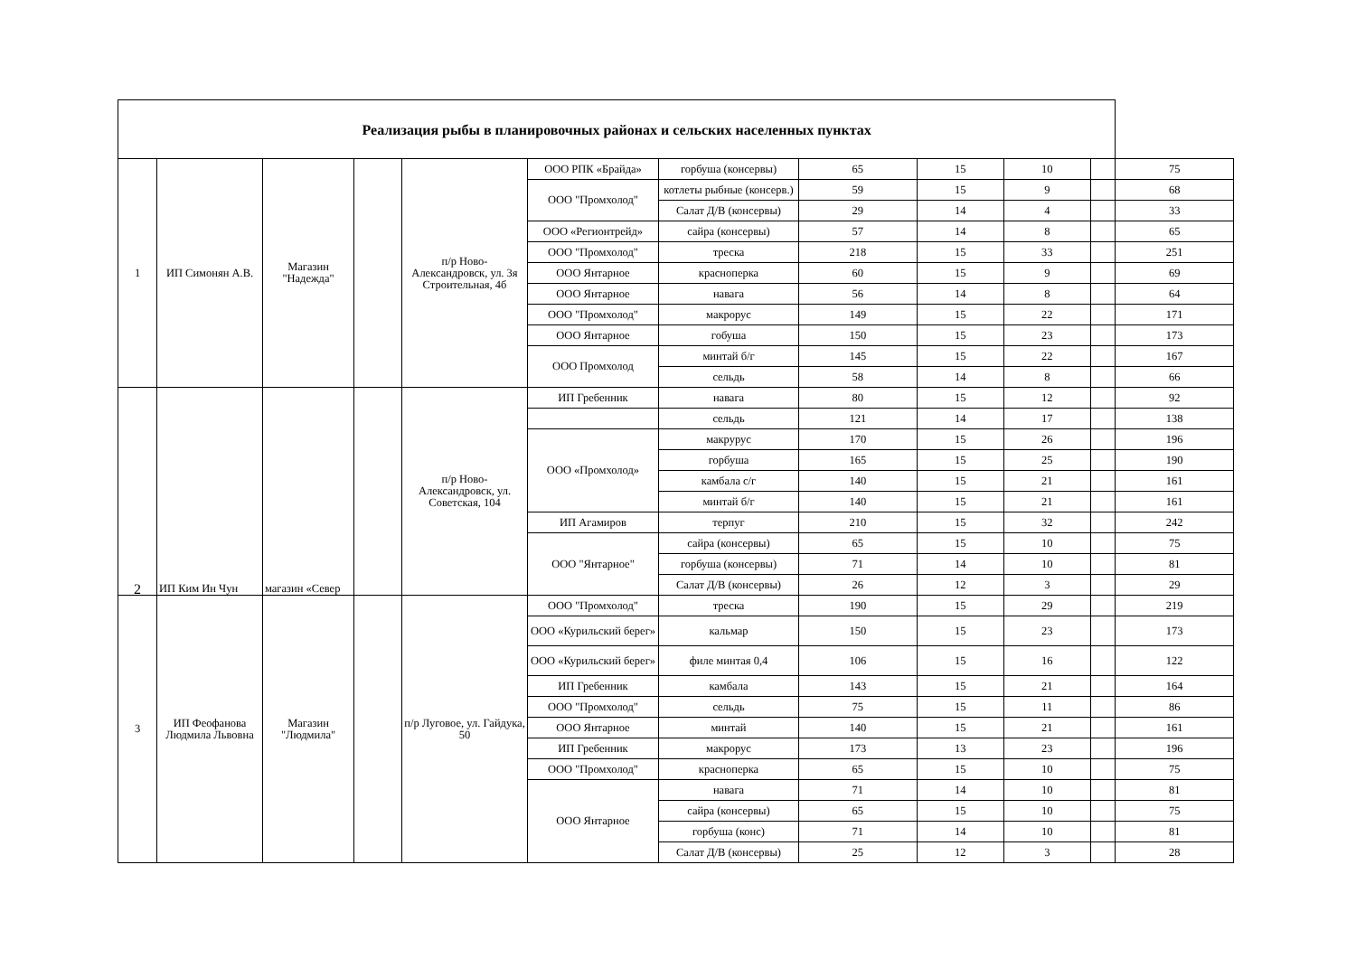| Реализация рыбы в планировочных районах и сельских населенных пунктах | | | | | | | | | | | |
| --- | --- | --- | --- | --- | --- | --- | --- | --- | --- | --- | --- |
| 1 | ИП Симонян А.В. | Магазин "Надежда" | | п/р Ново-Александровск, ул. 3я Строительная, 4б | ООО РПК «Брайда» | горбуша (консервы) | 65 | 15 | 10 | | 75 |
| | | | | | ООО "Промхолод" | котлеты рыбные (консерв.) | 59 | 15 | 9 | | 68 |
| | | | | | | Салат Д/В (консервы) | 29 | 14 | 4 | | 33 |
| | | | | | ООО «Регионтрейд» | сайра (консервы) | 57 | 14 | 8 | | 65 |
| | | | | | ООО "Промхолод" | треска | 218 | 15 | 33 | | 251 |
| | | | | | ООО Янтарное | красноперка | 60 | 15 | 9 | | 69 |
| | | | | | ООО Янтарное | навага | 56 | 14 | 8 | | 64 |
| | | | | | ООО "Промхолод" | макрорус | 149 | 15 | 22 | | 171 |
| | | | | | ООО Янтарное | гобуша | 150 | 15 | 23 | | 173 |
| | | | | | ООО Промхолод | минтай б/г | 145 | 15 | 22 | | 167 |
| | | | | | | сельдь | 58 | 14 | 8 | | 66 |
| 2 | ИП Ким Ин Чун | магазин «Север | | п/р Ново-Александровск, ул. Советская, 104 | ИП Гребенник | навага | 80 | 15 | 12 | | 92 |
| | | | | | | сельдь | 121 | 14 | 17 | | 138 |
| | | | | | ООО «Промхолод» | макрурус | 170 | 15 | 26 | | 196 |
| | | | | | | горбуша | 165 | 15 | 25 | | 190 |
| | | | | | | камбала с/г | 140 | 15 | 21 | | 161 |
| | | | | | | минтай б/г | 140 | 15 | 21 | | 161 |
| | | | | | ИП Агамиров | терпуг | 210 | 15 | 32 | | 242 |
| | | | | | ООО "Янтарное" | сайра (консервы) | 65 | 15 | 10 | | 75 |
| | | | | | | горбуша (консервы) | 71 | 14 | 10 | | 81 |
| | | | | | | Салат Д/В (консервы) | 26 | 12 | 3 | | 29 |
| 3 | ИП Феофанова Людмила Львовна | Магазин "Людмила" | | п/р Луговое, ул. Гайдука, 50 | ООО "Промхолод" | треска | 190 | 15 | 29 | | 219 |
| | | | | | ООО «Курильский берег» | кальмар | 150 | 15 | 23 | | 173 |
| | | | | | ООО «Курильский берег» | филе минтая 0,4 | 106 | 15 | 16 | | 122 |
| | | | | | ИП Гребенник | камбала | 143 | 15 | 21 | | 164 |
| | | | | | ООО "Промхолод" | сельдь | 75 | 15 | 11 | | 86 |
| | | | | | ООО Янтарное | минтай | 140 | 15 | 21 | | 161 |
| | | | | | ИП Гребенник | макрорус | 173 | 13 | 23 | | 196 |
| | | | | | ООО "Промхолод" | красноперка | 65 | 15 | 10 | | 75 |
| | | | | | ООО Янтарное | навага | 71 | 14 | 10 | | 81 |
| | | | | | | сайра (консервы) | 65 | 15 | 10 | | 75 |
| | | | | | | горбуша (конс) | 71 | 14 | 10 | | 81 |
| | | | | | | Салат Д/В (консервы) | 25 | 12 | 3 | | 28 |